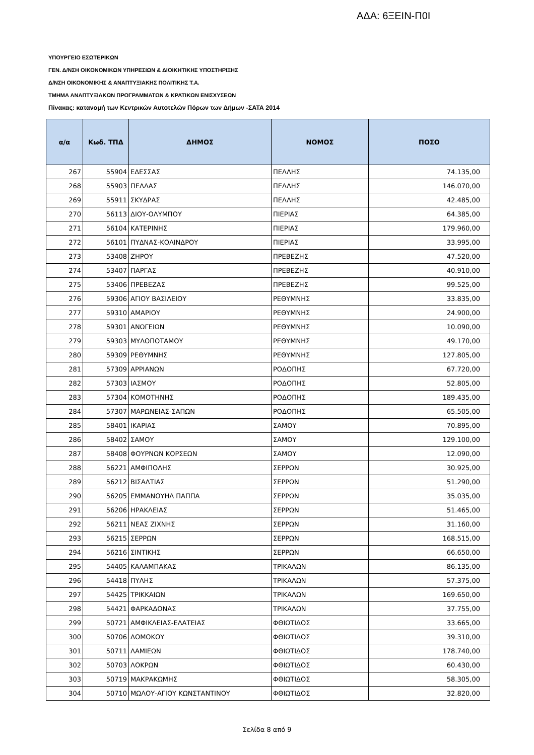ΑΔΑ: 6ΞΕΙΝ-Π0Ι
ΥΠΟΥΡΓΕΙΟ ΕΣΩΤΕΡΙΚΩΝ
ΓΕΝ. Δ/ΝΣΗ ΟΙΚΟΝΟΜΙΚΩΝ ΥΠΗΡΕΣΙΩΝ & ΔΙΟΙΚΗΤΙΚΗΣ ΥΠΟΣΤΗΡΙΞΗΣ
Δ/ΝΣΗ ΟΙΚΟΝΟΜΙΚΗΣ & ΑΝΑΠΤΥΞΙΑΚΗΣ ΠΟΛΙΤΙΚΗΣ Τ.Α.
ΤΜΗΜΑ ΑΝΑΠΤΥΞΙΑΚΩΝ ΠΡΟΓΡΑΜΜΑΤΩΝ & ΚΡΑΤΙΚΩΝ ΕΝΙΣΧΥΣΕΩΝ
Πίνακας: κατανομή των Κεντρικών Αυτοτελών Πόρων των Δήμων -ΣΑΤΑ 2014
| α/α | Κωδ. ΤΠΔ | ΔΗΜΟΣ | ΝΟΜΟΣ | ΠΟΣΟ |
| --- | --- | --- | --- | --- |
| 267 | 55904 | ΕΔΕΣΣΑΣ | ΠΕΛΛΗΣ | 74.135,00 |
| 268 | 55903 | ΠΕΛΛΑΣ | ΠΕΛΛΗΣ | 146.070,00 |
| 269 | 55911 | ΣΚΥΔΡΑΣ | ΠΕΛΛΗΣ | 42.485,00 |
| 270 | 56113 | ΔΙΟΥ-ΟΛΥΜΠΟΥ | ΠΙΕΡΙΑΣ | 64.385,00 |
| 271 | 56104 | ΚΑΤΕΡΙΝΗΣ | ΠΙΕΡΙΑΣ | 179.960,00 |
| 272 | 56101 | ΠΥΔΝΑΣ-ΚΟΛΙΝΔΡΟΥ | ΠΙΕΡΙΑΣ | 33.995,00 |
| 273 | 53408 | ΖΗΡΟΥ | ΠΡΕΒΕΖΗΣ | 47.520,00 |
| 274 | 53407 | ΠΑΡΓΑΣ | ΠΡΕΒΕΖΗΣ | 40.910,00 |
| 275 | 53406 | ΠΡΕΒΕΖΑΣ | ΠΡΕΒΕΖΗΣ | 99.525,00 |
| 276 | 59306 | ΑΓΙΟΥ ΒΑΣΙΛΕΙΟΥ | ΡΕΘΥΜΝΗΣ | 33.835,00 |
| 277 | 59310 | ΑΜΑΡΙΟΥ | ΡΕΘΥΜΝΗΣ | 24.900,00 |
| 278 | 59301 | ΑΝΩΓΕΙΩΝ | ΡΕΘΥΜΝΗΣ | 10.090,00 |
| 279 | 59303 | ΜΥΛΟΠΟΤΑΜΟΥ | ΡΕΘΥΜΝΗΣ | 49.170,00 |
| 280 | 59309 | ΡΕΘΥΜΝΗΣ | ΡΕΘΥΜΝΗΣ | 127.805,00 |
| 281 | 57309 | ΑΡΡΙΑΝΩΝ | ΡΟΔΟΠΗΣ | 67.720,00 |
| 282 | 57303 | ΙΑΣΜΟΥ | ΡΟΔΟΠΗΣ | 52.805,00 |
| 283 | 57304 | ΚΟΜΟΤΗΝΗΣ | ΡΟΔΟΠΗΣ | 189.435,00 |
| 284 | 57307 | ΜΑΡΩΝΕΙΑΣ-ΣΑΠΩΝ | ΡΟΔΟΠΗΣ | 65.505,00 |
| 285 | 58401 | ΙΚΑΡΙΑΣ | ΣΑΜΟΥ | 70.895,00 |
| 286 | 58402 | ΣΑΜΟΥ | ΣΑΜΟΥ | 129.100,00 |
| 287 | 58408 | ΦΟΥΡΝΩΝ ΚΟΡΣΕΩΝ | ΣΑΜΟΥ | 12.090,00 |
| 288 | 56221 | ΑΜΦΙΠΟΛΗΣ | ΣΕΡΡΩΝ | 30.925,00 |
| 289 | 56212 | ΒΙΣΑΛΤΙΑΣ | ΣΕΡΡΩΝ | 51.290,00 |
| 290 | 56205 | ΕΜΜΑΝΟΥΗΛ ΠΑΠΠΑ | ΣΕΡΡΩΝ | 35.035,00 |
| 291 | 56206 | ΗΡΑΚΛΕΙΑΣ | ΣΕΡΡΩΝ | 51.465,00 |
| 292 | 56211 | ΝΕΑΣ ΖΙΧΝΗΣ | ΣΕΡΡΩΝ | 31.160,00 |
| 293 | 56215 | ΣΕΡΡΩΝ | ΣΕΡΡΩΝ | 168.515,00 |
| 294 | 56216 | ΣΙΝΤΙΚΗΣ | ΣΕΡΡΩΝ | 66.650,00 |
| 295 | 54405 | ΚΑΛΑΜΠΑΚΑΣ | ΤΡΙΚΑΛΩΝ | 86.135,00 |
| 296 | 54418 | ΠΥΛΗΣ | ΤΡΙΚΑΛΩΝ | 57.375,00 |
| 297 | 54425 | ΤΡΙΚΚΑΙΩΝ | ΤΡΙΚΑΛΩΝ | 169.650,00 |
| 298 | 54421 | ΦΑΡΚΑΔΟΝΑΣ | ΤΡΙΚΑΛΩΝ | 37.755,00 |
| 299 | 50721 | ΑΜΦΙΚΛΕΙΑΣ-ΕΛΑΤΕΙΑΣ | ΦΘΙΩΤΙΔΟΣ | 33.665,00 |
| 300 | 50706 | ΔΟΜΟΚΟΥ | ΦΘΙΩΤΙΔΟΣ | 39.310,00 |
| 301 | 50711 | ΛΑΜΙΕΩΝ | ΦΘΙΩΤΙΔΟΣ | 178.740,00 |
| 302 | 50703 | ΛΟΚΡΩΝ | ΦΘΙΩΤΙΔΟΣ | 60.430,00 |
| 303 | 50719 | ΜΑΚΡΑΚΩΜΗΣ | ΦΘΙΩΤΙΔΟΣ | 58.305,00 |
| 304 | 50710 | ΜΩΛΟΥ-ΑΓΙΟΥ ΚΩΝΣΤΑΝΤΙΝΟΥ | ΦΘΙΩΤΙΔΟΣ | 32.820,00 |
Σελίδα 8 από 9